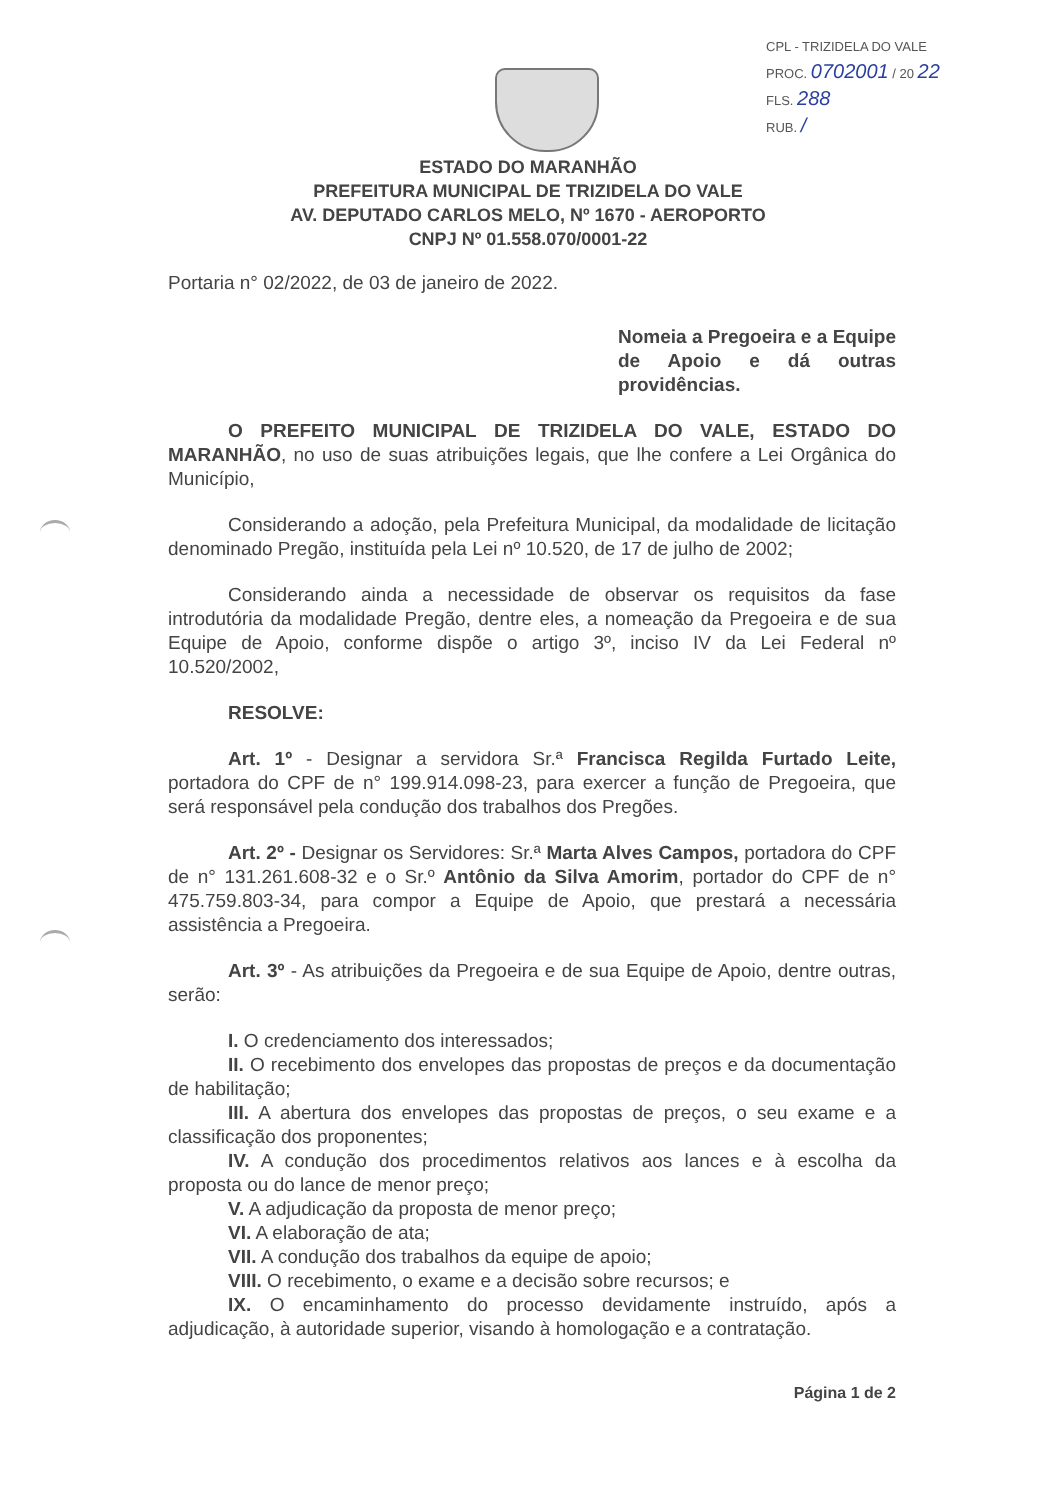CPL - TRIZIDELA DO VALE
PROC. 0702001 / 20 22
FLS. 288
RUB. /
ESTADO DO MARANHÃO
PREFEITURA MUNICIPAL DE TRIZIDELA DO VALE
AV. DEPUTADO CARLOS MELO, Nº 1670 - AEROPORTO
CNPJ Nº 01.558.070/0001-22
Portaria n° 02/2022, de 03 de janeiro de 2022.
Nomeia a Pregoeira e a Equipe de Apoio e dá outras providências.
O PREFEITO MUNICIPAL DE TRIZIDELA DO VALE, ESTADO DO MARANHÃO, no uso de suas atribuições legais, que lhe confere a Lei Orgânica do Município,
Considerando a adoção, pela Prefeitura Municipal, da modalidade de licitação denominado Pregão, instituída pela Lei nº 10.520, de 17 de julho de 2002;
Considerando ainda a necessidade de observar os requisitos da fase introdutória da modalidade Pregão, dentre eles, a nomeação da Pregoeira e de sua Equipe de Apoio, conforme dispõe o artigo 3º, inciso IV da Lei Federal nº 10.520/2002,
RESOLVE:
Art. 1º - Designar a servidora Sr.ª Francisca Regilda Furtado Leite, portadora do CPF de n° 199.914.098-23, para exercer a função de Pregoeira, que será responsável pela condução dos trabalhos dos Pregões.
Art. 2º - Designar os Servidores: Sr.ª Marta Alves Campos, portadora do CPF de n° 131.261.608-32 e o Sr.º Antônio da Silva Amorim, portador do CPF de n° 475.759.803-34, para compor a Equipe de Apoio, que prestará a necessária assistência a Pregoeira.
Art. 3º - As atribuições da Pregoeira e de sua Equipe de Apoio, dentre outras, serão:
I. O credenciamento dos interessados;
II. O recebimento dos envelopes das propostas de preços e da documentação de habilitação;
III. A abertura dos envelopes das propostas de preços, o seu exame e a classificação dos proponentes;
IV. A condução dos procedimentos relativos aos lances e à escolha da proposta ou do lance de menor preço;
V. A adjudicação da proposta de menor preço;
VI. A elaboração de ata;
VII. A condução dos trabalhos da equipe de apoio;
VIII. O recebimento, o exame e a decisão sobre recursos; e
IX. O encaminhamento do processo devidamente instruído, após a adjudicação, à autoridade superior, visando à homologação e a contratação.
Página 1 de 2